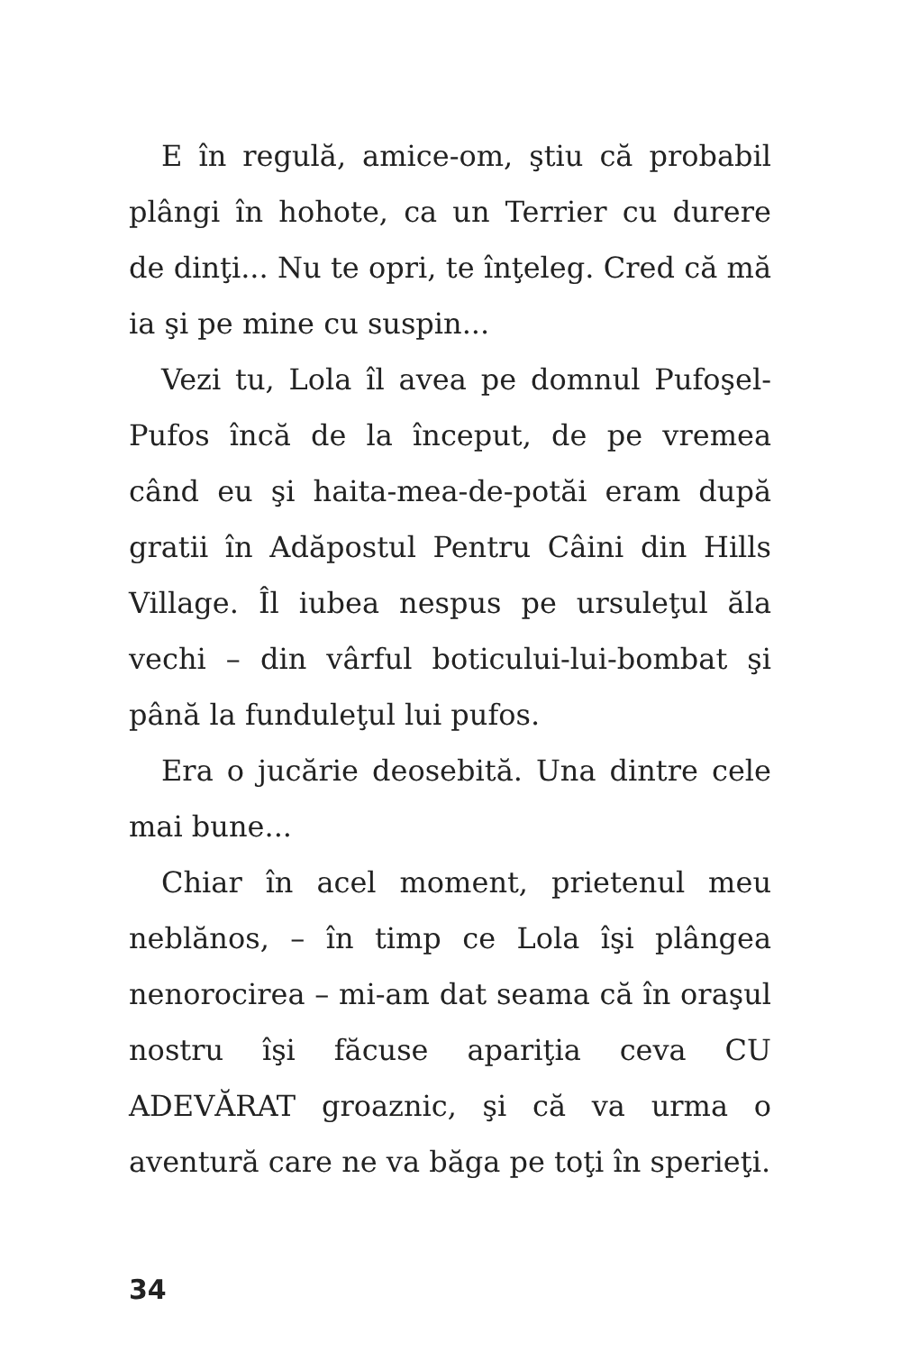E în regulă, amice-om, ştiu că probabil plângi în hohote, ca un Terrier cu durere de dinţi... Nu te opri, te înţeleg. Cred că mă ia şi pe mine cu suspin...
Vezi tu, Lola îl avea pe domnul Pufoşel-Pufos încă de la început, de pe vremea când eu şi haita-mea-de-potăi eram după gratii în Adăpostul Pentru Câini din Hills Village. Îl iubea nespus pe ursuleţul ăla vechi – din vârful boticului-lui-bombat şi până la funduleţul lui pufos.
Era o jucărie deosebită. Una dintre cele mai bune...
Chiar în acel moment, prietenul meu neblănos, – în timp ce Lola îşi plângea nenorocirea – mi-am dat seama că în oraşul nostru îşi făcuse apariţia ceva CU ADEVĂRAT groaznic, şi că va urma o aventură care ne va băga pe toţi în sperieţi.
34